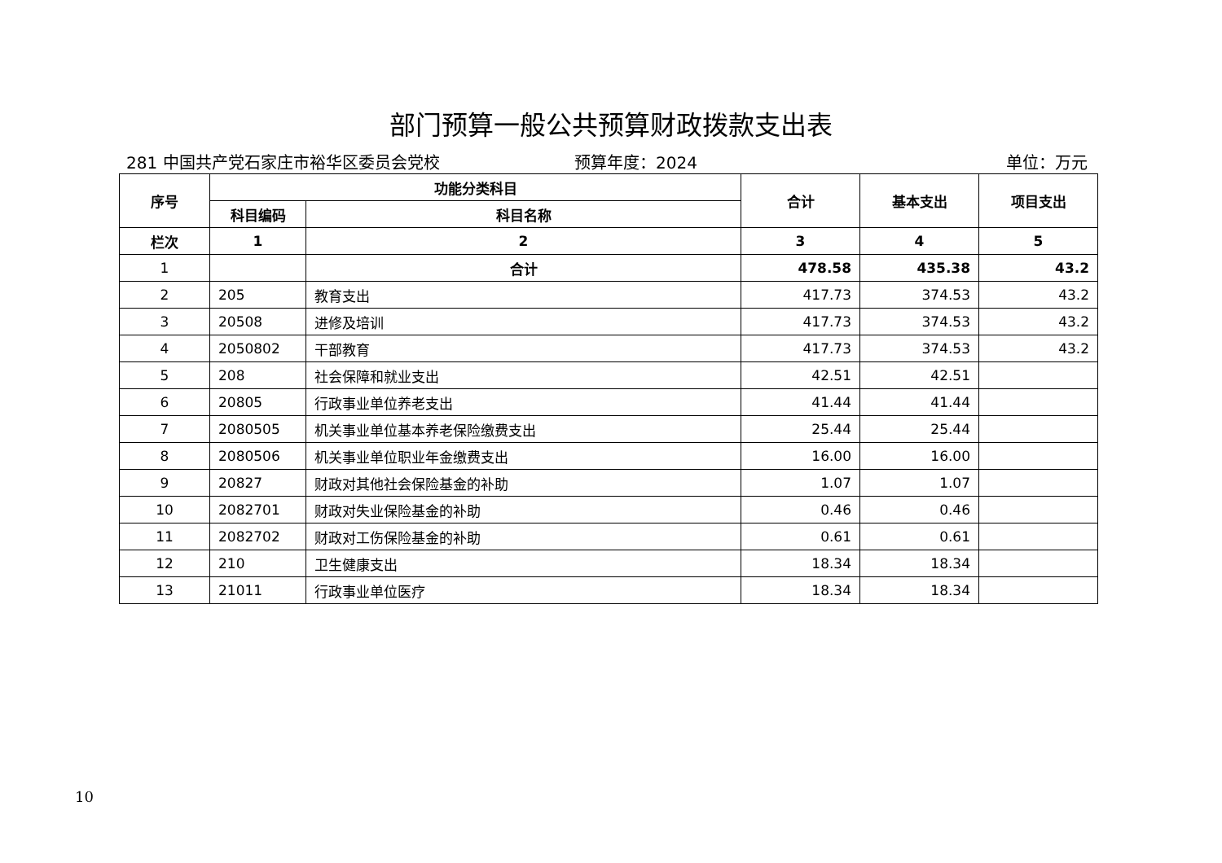部门预算一般公共预算财政拨款支出表
281 中国共产党石家庄市裕华区委员会党校 预算年度：2024 单位：万元
| 序号 | 功能分类科目 | | 合计 | 基本支出 | 项目支出 |
| --- | --- | --- | --- | --- | --- |
| | 科目编码 | 科目名称 | | | |
| 栏次 | 1 | 2 | 3 | 4 | 5 |
| 1 | | 合计 | 478.58 | 435.38 | 43.2 |
| 2 | 205 | 教育支出 | 417.73 | 374.53 | 43.2 |
| 3 | 20508 | 进修及培训 | 417.73 | 374.53 | 43.2 |
| 4 | 2050802 | 干部教育 | 417.73 | 374.53 | 43.2 |
| 5 | 208 | 社会保障和就业支出 | 42.51 | 42.51 | |
| 6 | 20805 | 行政事业单位养老支出 | 41.44 | 41.44 | |
| 7 | 2080505 | 机关事业单位基本养老保险缴费支出 | 25.44 | 25.44 | |
| 8 | 2080506 | 机关事业单位职业年金缴费支出 | 16.00 | 16.00 | |
| 9 | 20827 | 财政对其他社会保险基金的补助 | 1.07 | 1.07 | |
| 10 | 2082701 | 财政对失业保险基金的补助 | 0.46 | 0.46 | |
| 11 | 2082702 | 财政对工伤保险基金的补助 | 0.61 | 0.61 | |
| 12 | 210 | 卫生健康支出 | 18.34 | 18.34 | |
| 13 | 21011 | 行政事业单位医疗 | 18.34 | 18.34 | |
10